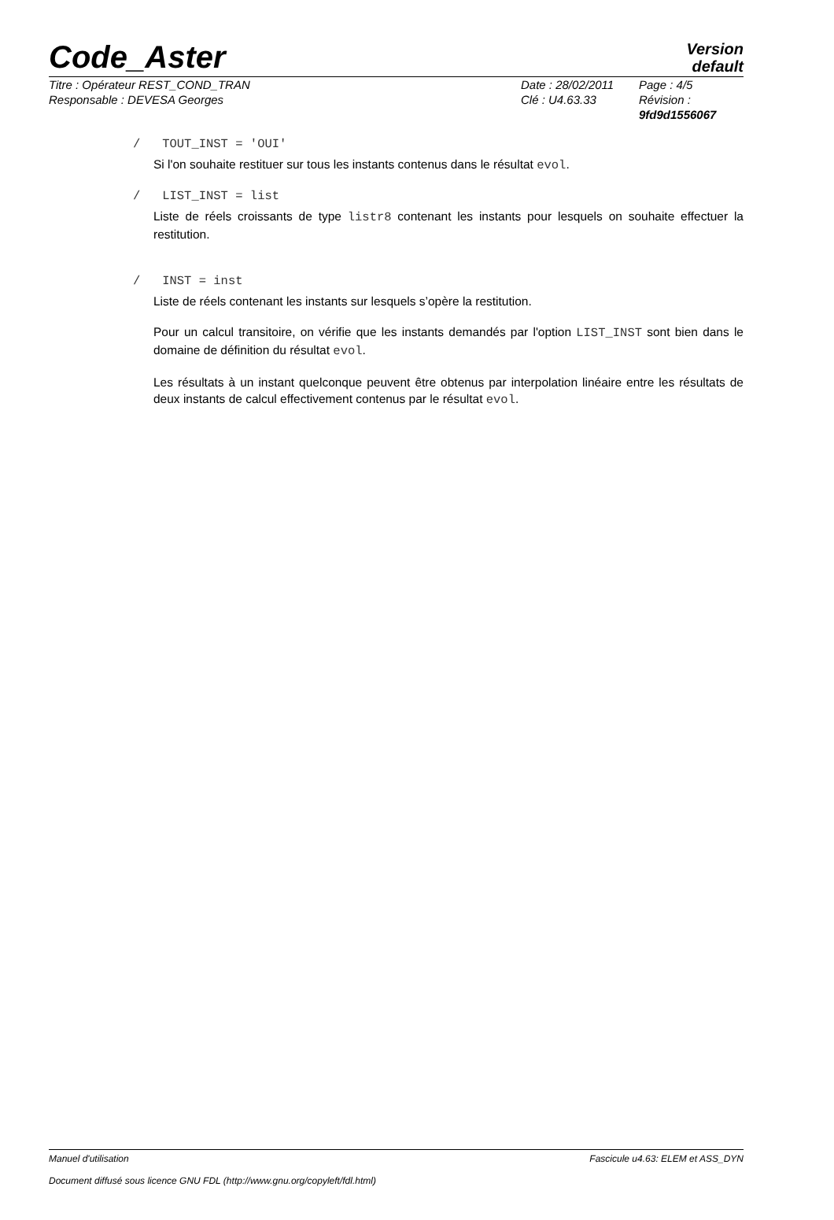Code_Aster
Version
default
Titre : Opérateur REST_COND_TRAN
Responsable : DEVESA Georges
Date : 28/02/2011
Clé : U4.63.33
Page : 4/5
Révision :
9fd9d1556067
/ TOUT_INST = 'OUI'
Si l'on souhaite restituer sur tous les instants contenus dans le résultat evol.
/ LIST_INST = list
Liste de réels croissants de type listr8 contenant les instants pour lesquels on souhaite effectuer la restitution.
/ INST = inst
Liste de réels contenant les instants sur lesquels s’opère la restitution.
Pour un calcul transitoire, on vérifie que les instants demandés par l'option LIST_INST sont bien dans le domaine de définition du résultat evol.
Les résultats à un instant quelconque peuvent être obtenus par interpolation linéaire entre les résultats de deux instants de calcul effectivement contenus par le résultat evol.
Manuel d'utilisation Fascicule u4.63: ELEM et ASS_DYN
Document diffusé sous licence GNU FDL (http://www.gnu.org/copyleft/fdl.html)